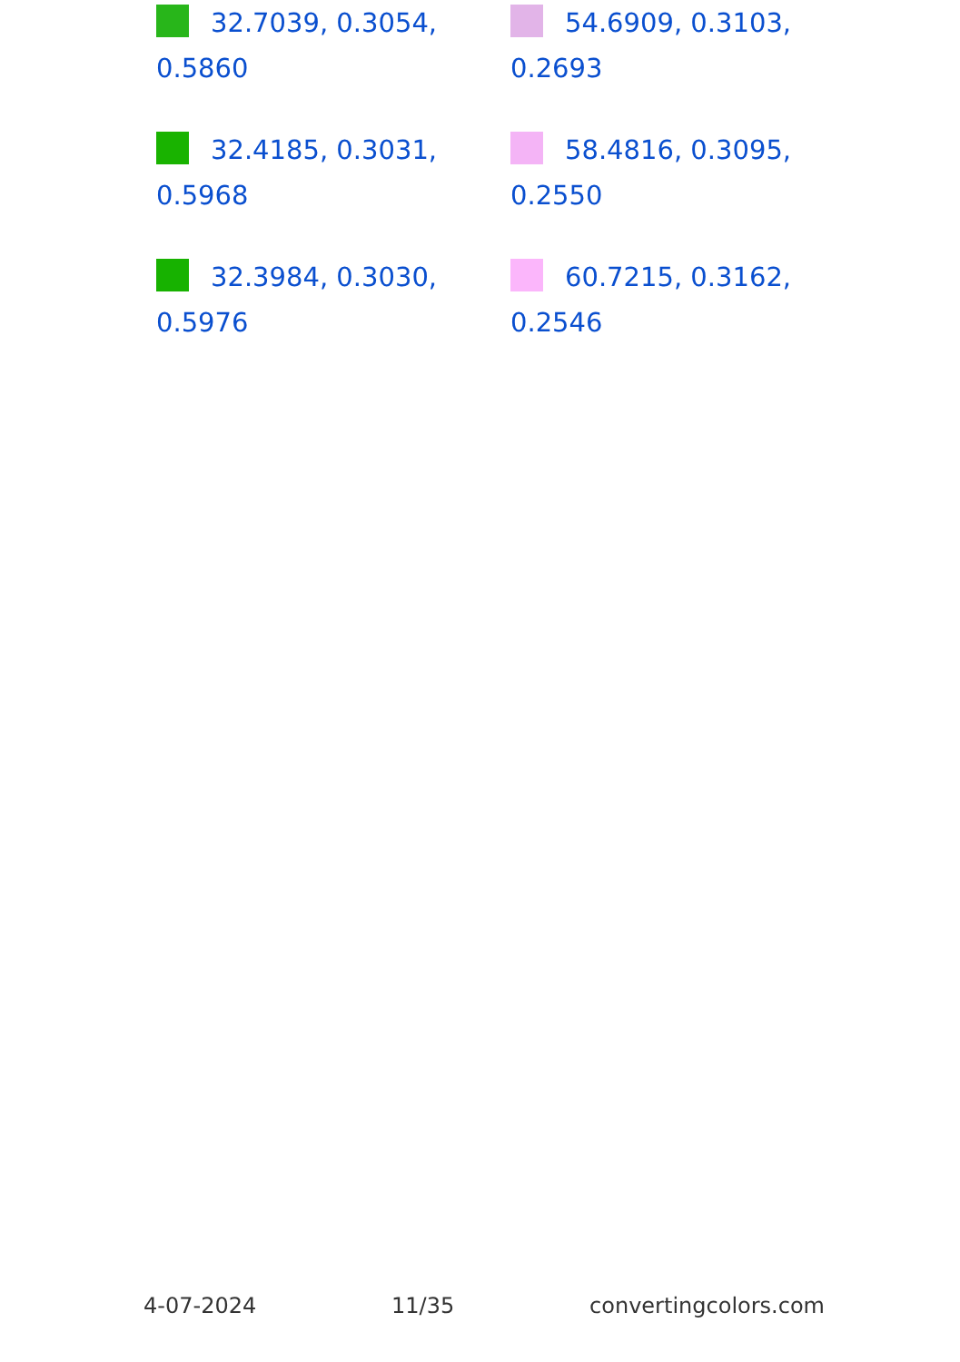32.7039, 0.3054, 0.5860
54.6909, 0.3103, 0.2693
32.4185, 0.3031, 0.5968
58.4816, 0.3095, 0.2550
32.3984, 0.3030, 0.5976
60.7215, 0.3162, 0.2546
4-07-2024 11/35 convertingcolors.com